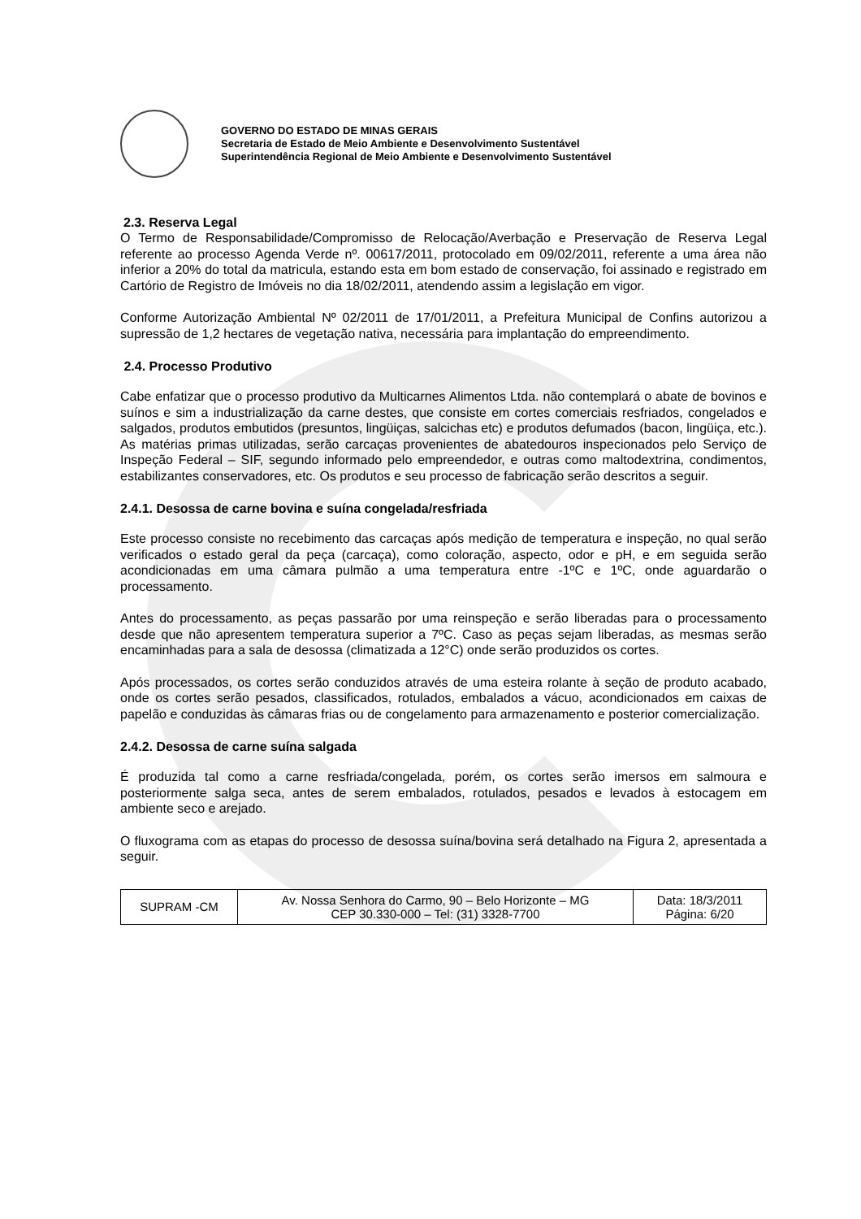GOVERNO DO ESTADO DE MINAS GERAIS
Secretaria de Estado de Meio Ambiente e Desenvolvimento Sustentável
Superintendência Regional de Meio Ambiente e Desenvolvimento Sustentável
2.3. Reserva Legal
O Termo de Responsabilidade/Compromisso de Relocação/Averbação e Preservação de Reserva Legal referente ao processo Agenda Verde nº. 00617/2011, protocolado em 09/02/2011, referente a uma área não inferior a 20% do total da matricula, estando esta em bom estado de conservação, foi assinado e registrado em Cartório de Registro de Imóveis no dia 18/02/2011, atendendo assim a legislação em vigor.
Conforme Autorização Ambiental Nº 02/2011 de 17/01/2011, a Prefeitura Municipal de Confins autorizou a supressão de 1,2 hectares de vegetação nativa, necessária para implantação do empreendimento.
2.4. Processo Produtivo
Cabe enfatizar que o processo produtivo da Multicarnes Alimentos Ltda. não contemplará o abate de bovinos e suínos e sim a industrialização da carne destes, que consiste em cortes comerciais resfriados, congelados e salgados, produtos embutidos (presuntos, lingüiças, salcichas etc) e produtos defumados (bacon, lingüiça, etc.). As matérias primas utilizadas, serão carcaças provenientes de abatedouros inspecionados pelo Serviço de Inspeção Federal – SIF, segundo informado pelo empreendedor, e outras como maltodextrina, condimentos, estabilizantes conservadores, etc. Os produtos e seu processo de fabricação serão descritos a seguir.
2.4.1. Desossa de carne bovina e suína congelada/resfriada
Este processo consiste no recebimento das carcaças após medição de temperatura e inspeção, no qual serão verificados o estado geral da peça (carcaça), como coloração, aspecto, odor e pH, e em seguida serão acondicionadas em uma câmara pulmão a uma temperatura entre -1ºC e 1ºC, onde aguardarão o processamento.
Antes do processamento, as peças passarão por uma reinspeção e serão liberadas para o processamento desde que não apresentem temperatura superior a 7ºC. Caso as peças sejam liberadas, as mesmas serão encaminhadas para a sala de desossa (climatizada a 12°C) onde serão produzidos os cortes.
Após processados, os cortes serão conduzidos através de uma esteira rolante à seção de produto acabado, onde os cortes serão pesados, classificados, rotulados, embalados a vácuo, acondicionados em caixas de papelão e conduzidas às câmaras frias ou de congelamento para armazenamento e posterior comercialização.
2.4.2. Desossa de carne suína salgada
É produzida tal como a carne resfriada/congelada, porém, os cortes serão imersos em salmoura e posteriormente salga seca, antes de serem embalados, rotulados, pesados e levados à estocagem em ambiente seco e arejado.
O fluxograma com as etapas do processo de desossa suína/bovina será detalhado na Figura 2, apresentada a seguir.
| SUPRAM -CM | Av. Nossa Senhora do Carmo, 90 – Belo Horizonte – MG CEP 30.330-000 – Tel: (31) 3328-7700 | Data: 18/3/2011 Página: 6/20 |